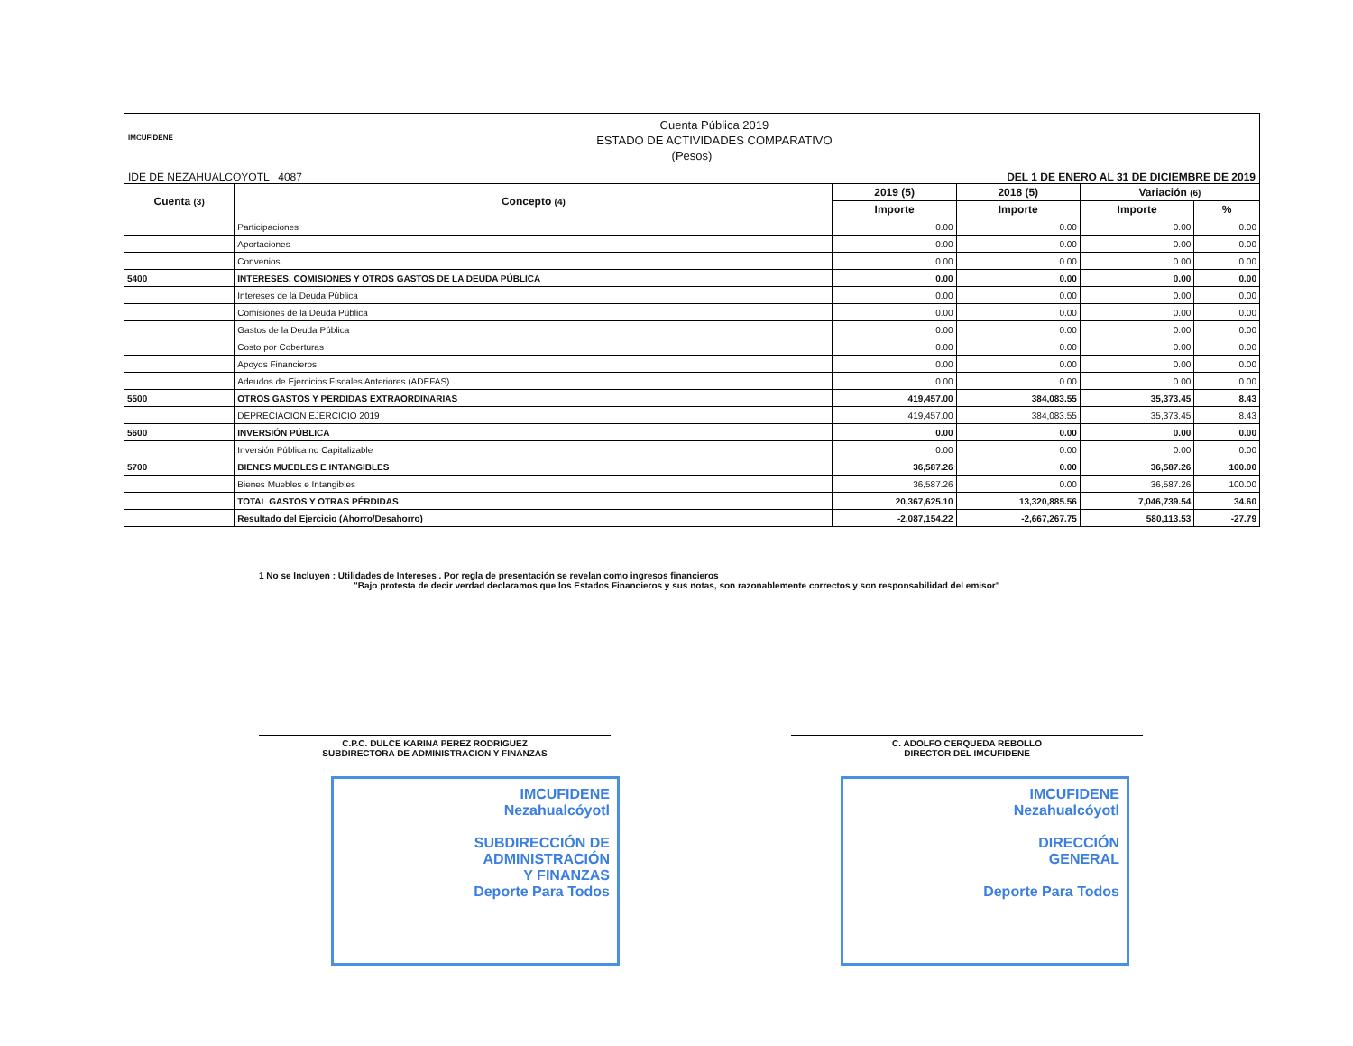IMCUFIDENE
Cuenta Pública 2019
ESTADO DE ACTIVIDADES COMPARATIVO
(Pesos)
IDE DE NEZAHUALCOYOTL 4087 DEL 1 DE ENERO AL 31 DE DICIEMBRE DE 2019
| Cuenta (3) | Concepto (4) | 2019 (5) | 2018 (5) | Variación (6) | |
| --- | --- | --- | --- | --- | --- |
| | | Importe | Importe | Importe | % |
| | Participaciones | 0.00 | 0.00 | 0.00 | 0.00 |
| | Aportaciones | 0.00 | 0.00 | 0.00 | 0.00 |
| | Convenios | 0.00 | 0.00 | 0.00 | 0.00 |
| 5400 | INTERESES, COMISIONES Y OTROS GASTOS DE LA DEUDA PÚBLICA | 0.00 | 0.00 | 0.00 | 0.00 |
| | Intereses de la Deuda Pública | 0.00 | 0.00 | 0.00 | 0.00 |
| | Comisiones de la Deuda Pública | 0.00 | 0.00 | 0.00 | 0.00 |
| | Gastos de la Deuda Pública | 0.00 | 0.00 | 0.00 | 0.00 |
| | Costo por Coberturas | 0.00 | 0.00 | 0.00 | 0.00 |
| | Apoyos Financieros | 0.00 | 0.00 | 0.00 | 0.00 |
| | Adeudos de Ejercicios Fiscales Anteriores (ADEFAS) | 0.00 | 0.00 | 0.00 | 0.00 |
| 5500 | OTROS GASTOS Y PERDIDAS EXTRAORDINARIAS | 419,457.00 | 384,083.55 | 35,373.45 | 8.43 |
| | DEPRECIACION EJERCICIO 2019 | 419,457.00 | 384,083.55 | 35,373.45 | 8.43 |
| 5600 | INVERSIÓN PÚBLICA | 0.00 | 0.00 | 0.00 | 0.00 |
| | Inversión Pública no Capitalizable | 0.00 | 0.00 | 0.00 | 0.00 |
| 5700 | BIENES MUEBLES E INTANGIBLES | 36,587.26 | 0.00 | 36,587.26 | 100.00 |
| | Bienes Muebles e Intangibles | 36,587.26 | 0.00 | 36,587.26 | 100.00 |
| | TOTAL GASTOS Y OTRAS PÉRDIDAS | 20,367,625.10 | 13,320,885.56 | 7,046,739.54 | 34.60 |
| | Resultado del Ejercicio (Ahorro/Desahorro) | -2,087,154.22 | -2,667,267.75 | 580,113.53 | -27.79 |
1 No se Incluyen : Utilidades de Intereses . Por regla de presentación se revelan como ingresos financieros
"Bajo protesta de decir verdad declaramos que los Estados Financieros y sus notas, son razonablemente correctos y son responsabilidad del emisor"
C.P.C. DULCE KARINA PEREZ RODRIGUEZ
SUBDIRECTORA DE ADMINISTRACION Y FINANZAS
C. ADOLFO CERQUEDA REBOLLO
DIRECTOR DEL IMCUFIDENE
IMCUFIDENE
Nezahualcóyotl
SUBDIRECCIÓN DE
ADMINISTRACIÓN
Y FINANZAS
Deporte Para Todos
IMCUFIDENE
Nezahualcóyotl
DIRECCIÓN
GENERAL
Deporte Para Todos